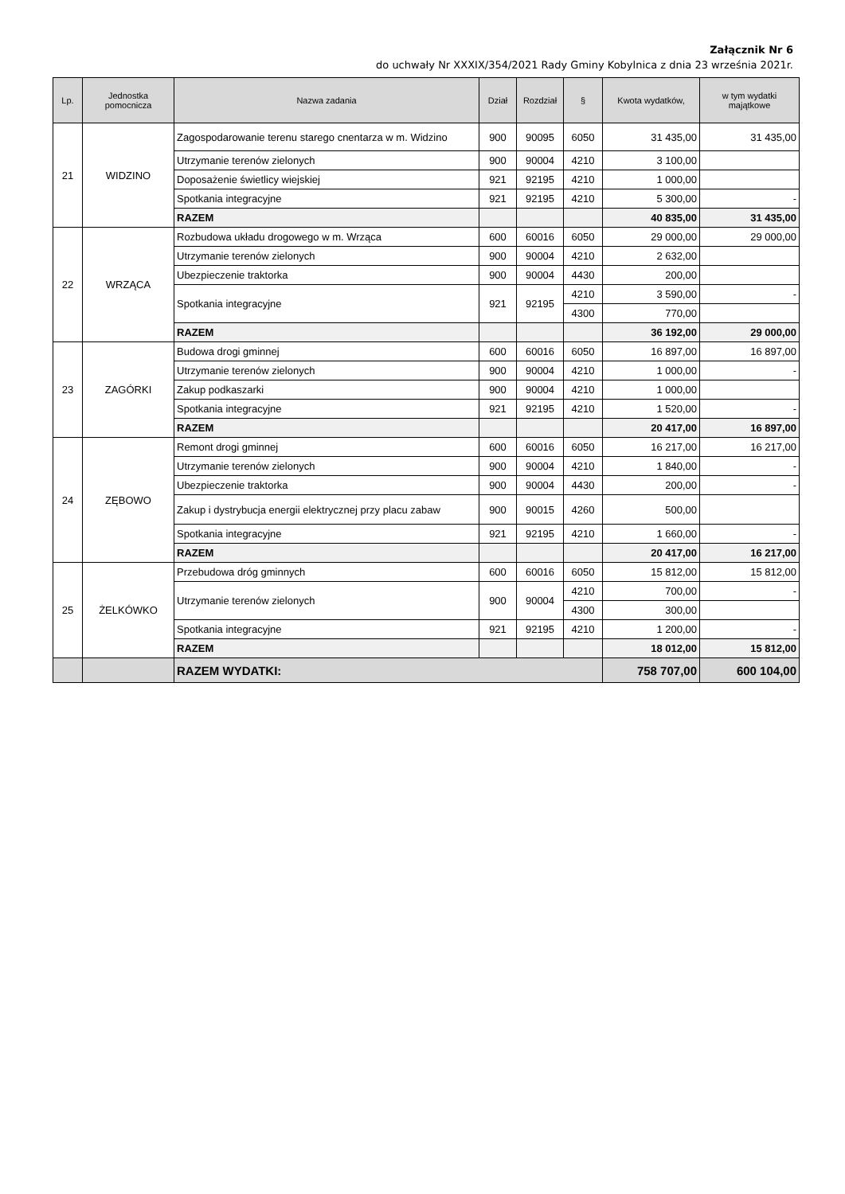Załącznik Nr 6
do uchwały Nr XXXIX/354/2021 Rady Gminy Kobylnica z dnia 23 września 2021r.
| Lp. | Jednostka pomocnicza | Nazwa zadania | Dział | Rozdział | § | Kwota wydatków, | w tym wydatki majątkowe |
| --- | --- | --- | --- | --- | --- | --- | --- |
| 21 | WIDZINO | Zagospodarowanie terenu starego cnentarza w m. Widzino | 900 | 90095 | 6050 | 31 435,00 | 31 435,00 |
| | | Utrzymanie terenów zielonych | 900 | 90004 | 4210 | 3 100,00 | |
| | | Doposażenie świetlicy wiejskiej | 921 | 92195 | 4210 | 1 000,00 | |
| | | Spotkania integracyjne | 921 | 92195 | 4210 | 5 300,00 | - |
| | | RAZEM | | | | 40 835,00 | 31 435,00 |
| 22 | WRZĄCA | Rozbudowa układu drogowego w m. Wrząca | 600 | 60016 | 6050 | 29 000,00 | 29 000,00 |
| | | Utrzymanie terenów zielonych | 900 | 90004 | 4210 | 2 632,00 | |
| | | Ubezpieczenie traktorka | 900 | 90004 | 4430 | 200,00 | |
| | | Spotkania integracyjne | 921 | 92195 | 4210 | 3 590,00 | - |
| | | | | | 4300 | 770,00 | |
| | | RAZEM | | | | 36 192,00 | 29 000,00 |
| 23 | ZAGÓRKI | Budowa drogi gminnej | 600 | 60016 | 6050 | 16 897,00 | 16 897,00 |
| | | Utrzymanie terenów zielonych | 900 | 90004 | 4210 | 1 000,00 | - |
| | | Zakup podkaszarki | 900 | 90004 | 4210 | 1 000,00 | |
| | | Spotkania integracyjne | 921 | 92195 | 4210 | 1 520,00 | - |
| | | RAZEM | | | | 20 417,00 | 16 897,00 |
| 24 | ZĘBOWO | Remont drogi gminnej | 600 | 60016 | 6050 | 16 217,00 | 16 217,00 |
| | | Utrzymanie terenów zielonych | 900 | 90004 | 4210 | 1 840,00 | - |
| | | Ubezpieczenie traktorka | 900 | 90004 | 4430 | 200,00 | - |
| | | Zakup i dystrybucja energii elektrycznej przy placu zabaw | 900 | 90015 | 4260 | 500,00 | |
| | | Spotkania integracyjne | 921 | 92195 | 4210 | 1 660,00 | - |
| | | RAZEM | | | | 20 417,00 | 16 217,00 |
| 25 | ŻELKÓWKO | Przebudowa dróg gminnych | 600 | 60016 | 6050 | 15 812,00 | 15 812,00 |
| | | Utrzymanie terenów zielonych | 900 | 90004 | 4210 | 700,00 | - |
| | | | | | 4300 | 300,00 | |
| | | Spotkania integracyjne | 921 | 92195 | 4210 | 1 200,00 | - |
| | | RAZEM | | | | 18 012,00 | 15 812,00 |
| | | RAZEM WYDATKI: | | | | 758 707,00 | 600 104,00 |